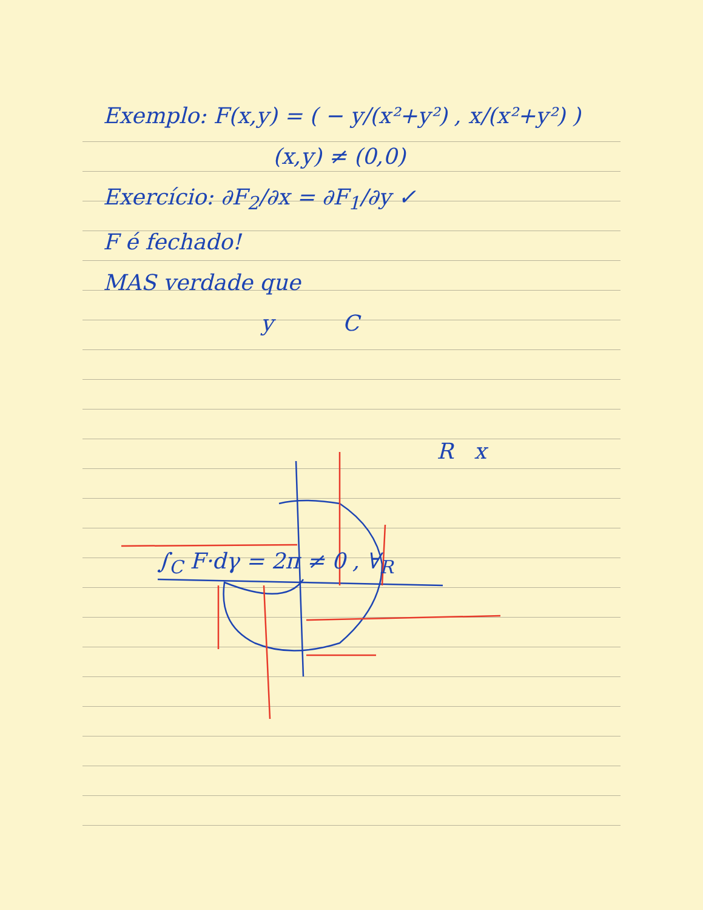Exemplo: F(x,y) = ( − y/(x²+y²) , x/(x²+y²) )
(x,y) ≠ (0,0)
Exercício: ∂F<sub>2</sub>/∂x = ∂F<sub>1</sub>/∂y ✓
F é fechado!
MAS verdade que
y C
R x
∫<sub>C</sub> F·dγ = 2π ≠ 0 , ∀<sub>R</sub>